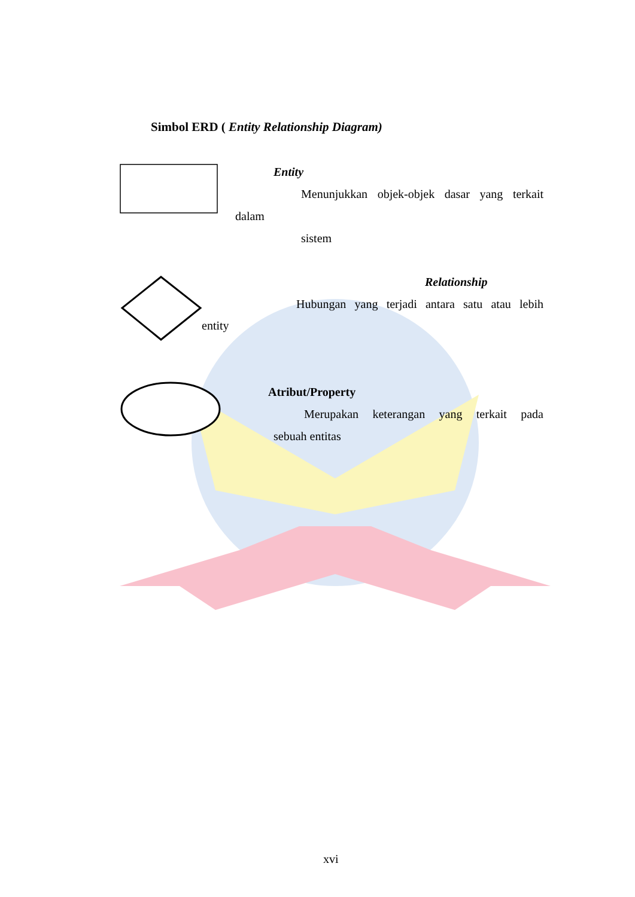Simbol ERD ( Entity Relationship Diagram)
Entity
Menunjukkan objek-objek dasar yang terkait
dalam
sistem
Relationship
Hubungan yang terjadi antara satu atau lebih
entity
Atribut/Property
Merupakan keterangan yang terkait pada
sebuah entitas
xvi